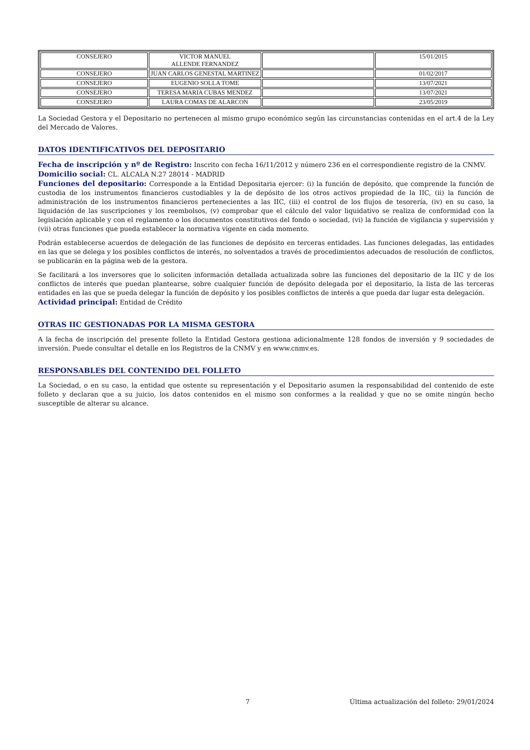| CONSEJERO | VICTOR MANUEL ALLENDE FERNANDEZ | | 15/01/2015 |
| CONSEJERO | JUAN CARLOS GENESTAL MARTINEZ | | 01/02/2017 |
| CONSEJERO | EUGENIO SOLLA TOME | | 13/07/2021 |
| CONSEJERO | TERESA MARIA CUBAS MENDEZ | | 13/07/2021 |
| CONSEJERO | LAURA COMAS DE ALARCON | | 23/05/2019 |
La Sociedad Gestora y el Depositario no pertenecen al mismo grupo económico según las circunstancias contenidas en el art.4 de la Ley del Mercado de Valores.
DATOS IDENTIFICATIVOS DEL DEPOSITARIO
Fecha de inscripción y nº de Registro: Inscrito con fecha 16/11/2012 y número 236 en el correspondiente registro de la CNMV.
Domicilio social: CL. ALCALA N.27 28014 - MADRID
Funciones del depositario: Corresponde a la Entidad Depositaria ejercer: (i) la función de depósito, que comprende la función de custodia de los instrumentos financieros custodiables y la de depósito de los otros activos propiedad de la IIC, (ii) la función de administración de los instrumentos financieros pertenecientes a las IIC, (iii) el control de los flujos de tesorería, (iv) en su caso, la liquidación de las suscripciones y los reembolsos, (v) comprobar que el cálculo del valor liquidativo se realiza de conformidad con la legislación aplicable y con el reglamento o los documentos constitutivos del fondo o sociedad, (vi) la función de vigilancia y supervisión y (vii) otras funciones que pueda establecer la normativa vigente en cada momento.
Podrán establecerse acuerdos de delegación de las funciones de depósito en terceras entidades. Las funciones delegadas, las entidades en las que se delega y los posibles conflictos de interés, no solventados a través de procedimientos adecuados de resolución de conflictos, se publicarán en la página web de la gestora.
Se facilitará a los inversores que lo soliciten información detallada actualizada sobre las funciones del depositario de la IIC y de los conflictos de interés que puedan plantearse, sobre cualquier función de depósito delegada por el depositario, la lista de las terceras entidades en las que se pueda delegar la función de depósito y los posibles conflictos de interés a que pueda dar lugar esta delegación.
Actividad principal: Entidad de Crédito
OTRAS IIC GESTIONADAS POR LA MISMA GESTORA
A la fecha de inscripción del presente folleto la Entidad Gestora gestiona adicionalmente 128 fondos de inversión y 9 sociedades de inversión. Puede consultar el detalle en los Registros de la CNMV y en www.cnmv.es.
RESPONSABLES DEL CONTENIDO DEL FOLLETO
La Sociedad, o en su caso, la entidad que ostente su representación y el Depositario asumen la responsabilidad del contenido de este folleto y declaran que a su juicio, los datos contenidos en el mismo son conformes a la realidad y que no se omite ningún hecho susceptible de alterar su alcance.
7 Última actualización del folleto: 29/01/2024